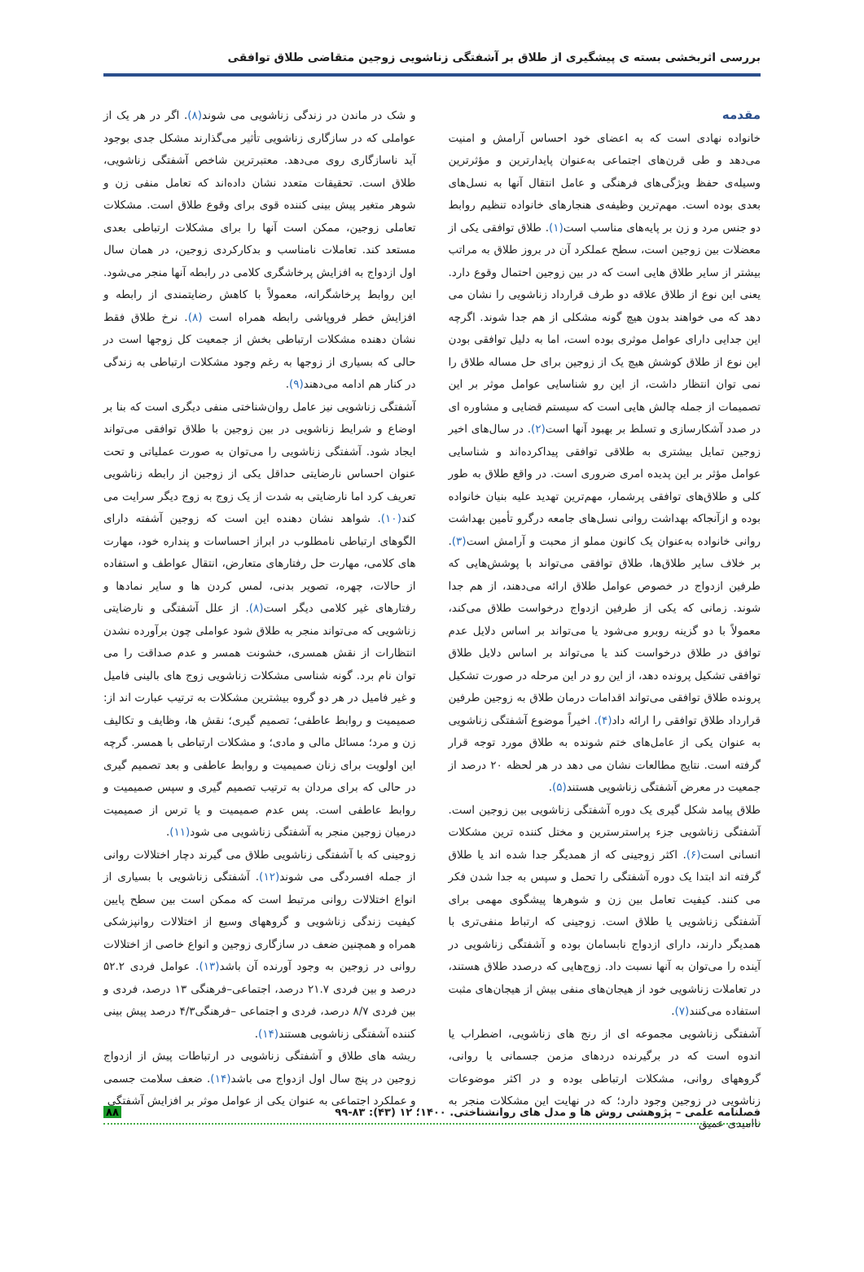بررسی اثربخشی بسته ی پیشگیری از طلاق بر آشفتگی زناشویی زوجین متقاضی طلاق توافقی
مقدمه
خانواده نهادی است که به اعضای خود احساس آرامش و امنیت می‌دهد و طی قرن‌های اجتماعی به‌عنوان پایدارترین و مؤثرترین وسیله‌ی حفظ ویژگی‌های فرهنگی و عامل انتقال آنها به نسل‌های بعدی بوده است. مهم‌ترین وظیفه‌ی هنجارهای خانواده تنظیم روابط دو جنس مرد و زن بر پایه‌های مناسب است(۱). طلاق توافقی یکی از معضلات بین زوجین است، سطح عملکرد آن در بروز طلاق به مراتب بیشتر از سایر طلاق هایی است که در بین زوجین احتمال وقوع دارد. یعنی این نوع از طلاق علاقه دو طرف قرارداد زناشویی را نشان می دهد که می خواهند بدون هیچ گونه مشکلی از هم جدا شوند. اگرچه این جدایی دارای عوامل موثری بوده است، اما به دلیل توافقی بودن این نوع از طلاق کوشش هیچ یک از زوجین برای حل مساله طلاق را نمی توان انتظار داشت، از این رو شناسایی عوامل موثر بر این تصمیمات از جمله چالش هایی است که سیستم قضایی و مشاوره ای در صدد آشکارسازی و تسلط بر بهبود آنها است(۲). در سال‌های اخیر زوجین تمایل بیشتری به طلاقی توافقی پیداکرده‌اند و شناسایی عوامل مؤثر بر این پدیده امری ضروری است. در واقع طلاق به طور کلی و طلاق‌های توافقی پرشمار، مهم‌ترین تهدید علیه بنیان خانواده بوده و ازآنجاکه بهداشت روانی نسل‌های جامعه درگرو تأمین بهداشت روانی خانواده به‌عنوان یک کانون مملو از محبت و آرامش است(۳). بر خلاف سایر طلاق‌ها، طلاق توافقی می‌تواند با پوشش‌هایی که طرفین ازدواج در خصوص عوامل طلاق ارائه می‌دهند، از هم جدا شوند. زمانی که یکی از طرفین ازدواج درخواست طلاق می‌کند، معمولاً با دو گزینه روبرو می‌شود یا می‌تواند بر اساس دلایل عدم توافق در طلاق درخواست کند یا می‌تواند بر اساس دلایل طلاق توافقی تشکیل پرونده دهد، از این رو در این مرحله در صورت تشکیل پرونده طلاق توافقی می‌تواند اقدامات درمان طلاق به زوجین طرفین قرارداد طلاق توافقی را ارائه داد(۴). اخیراً موضوع آشفتگی زناشویی به عنوان یکی از عامل‌های ختم شونده به طلاق مورد توجه قرار گرفته است. نتایج مطالعات نشان می دهد در هر لحظه ۲۰ درصد از جمعیت در معرض آشفتگی زناشویی هستند(۵).
طلاق پیامد شکل گیری یک دوره آشفتگی زناشویی بین زوجین است. آشفتگی زناشویی جزء پراسترسترین و مختل کننده ترین مشکلات انسانی است(۶). اکثر زوجینی که از همدیگر جدا شده اند یا طلاق گرفته اند ابتدا یک دوره آشفتگی را تحمل و سپس به جدا شدن فکر می کنند. کیفیت تعامل بین زن و شوهرها پیشگوی مهمی برای آشفتگی زناشویی یا طلاق است. زوجینی که ارتباط منفی‌تری با همدیگر دارند، دارای ازدواج نابسامان بوده و آشفتگی زناشویی در آینده را می‌توان به آنها نسبت داد. زوج‌هایی که درصدد طلاق هستند، در تعاملات زناشویی خود از هیجان‌های منفی بیش از هیجان‌های مثبت استفاده می‌کنند(۷).
آشفتگی زناشویی مجموعه ای از رنج های زناشویی، اضطراب یا اندوه است که در برگیرنده دردهای مزمن جسمانی یا روانی، گروههای روانی، مشکلات ارتباطی بوده و در اکثر موضوعات زناشویی در زوجین وجود دارد؛ که در نهایت این مشکلات منجر به ناامیدی عمیق
و شک در ماندن در زندگی زناشویی می شوند(۸). اگر در هر یک از عواملی که در سازگاری زناشویی تأثیر می‌گذارند مشکل جدی بوجود آید ناسازگاری روی می‌دهد. معتبرترین شاخص آشفتگی زناشویی، طلاق است. تحقیقات متعدد نشان داده‌اند که تعامل منفی زن و شوهر متغیر پیش بینی کننده قوی برای وقوع طلاق است. مشکلات تعاملی زوجین، ممکن است آنها را برای مشکلات ارتباطی بعدی مستعد کند. تعاملات نامناسب و بدکارکردی زوجین، در همان سال اول ازدواج به افزایش پرخاشگری کلامی در رابطه آنها منجر می‌شود. این روابط پرخاشگرانه، معمولاً با کاهش رضایتمندی از رابطه و افزایش خطر فروپاشی رابطه همراه است (۸). نرخ طلاق فقط نشان دهنده مشکلات ارتباطی بخش از جمعیت کل زوجها است در حالی که بسیاری از زوجها به رغم وجود مشکلات ارتباطی به زندگی در کنار هم ادامه می‌دهند(۹).
آشفتگی زناشویی نیز عامل روان‌شناختی منفی دیگری است که بنا بر اوضاع و شرایط زناشویی در بین زوجین با طلاق توافقی می‌تواند ایجاد شود. آشفتگی زناشویی را می‌توان به صورت عملیاتی و تحت عنوان احساس نارضایتی حداقل یکی از زوجین از رابطه زناشویی تعریف کرد اما نارضایتی به شدت از یک زوج به زوج دیگر سرایت می کند(۱۰). شواهد نشان دهنده این است که زوجین آشفته دارای الگوهای ارتباطی نامطلوب در ابراز احساسات و پنداره خود، مهارت های کلامی، مهارت حل رفتارهای متعارض، انتقال عواطف و استفاده از حالات، چهره، تصویر بدنی، لمس کردن ها و سایر نمادها و رفتارهای غیر کلامی دیگر است(۸). از علل آشفتگی و نارضایتی زناشویی که می‌تواند منجر به طلاق شود عواملی چون برآورده نشدن انتظارات از نقش همسری، خشونت همسر و عدم صداقت را می توان نام برد. گونه شناسی مشکلات زناشویی زوج های بالینی فامیل و غیر فامیل در هر دو گروه بیشترین مشکلات به ترتیب عبارت اند از: صمیمیت و روابط عاطفی؛ تصمیم گیری؛ نقش ها، وظایف و تکالیف زن و مرد؛ مسائل مالی و مادی؛ و مشکلات ارتباطی با همسر. گرچه این اولویت برای زنان صمیمیت و روابط عاطفی و بعد تصمیم گیری در حالی که برای مردان به ترتیب تصمیم گیری و سپس صمیمیت و روابط عاطفی است. پس عدم صمیمیت و یا ترس از صمیمیت درمیان زوجین منجر به آشفتگی زناشویی می شود(۱۱).
زوجینی که با آشفتگی زناشویی طلاق می گیرند دچار اختلالات روانی از جمله افسردگی می شوند(۱۲). آشفتگی زناشویی با بسیاری از انواع اختلالات روانی مرتبط است که ممکن است بین سطح پایین کیفیت زندگی زناشویی و گروههای وسیع از اختلالات روانپزشکی همراه و همچنین ضعف در سازگاری زوجین و انواع خاصی از اختلالات روانی در زوجین به وجود آورنده آن باشد(۱۳). عوامل فردی ۵۲.۲ درصد و بین فردی ۲۱.۷ درصد، اجتماعی–فرهنگی ۱۳ درصد، فردی و بین فردی ۸/۷ درصد، فردی و اجتماعی –فرهنگی۴/۳ درصد پیش بینی کننده آشفتگی زناشویی هستند(۱۴).
ریشه های طلاق و آشفتگی زناشویی در ارتباطات پیش از ازدواج زوجین در پنج سال اول ازدواج می باشد(۱۴). ضعف سلامت جسمی و عملکرد اجتماعی به عنوان یکی از عوامل موثر بر افزایش آشفتگی
فصلنامه علمی – پژوهشی روش ها و مدل های روانشناختی. ۱۴۰۰؛ ۱۲ (۴۳): ۸۳-۹۹ ۸۸